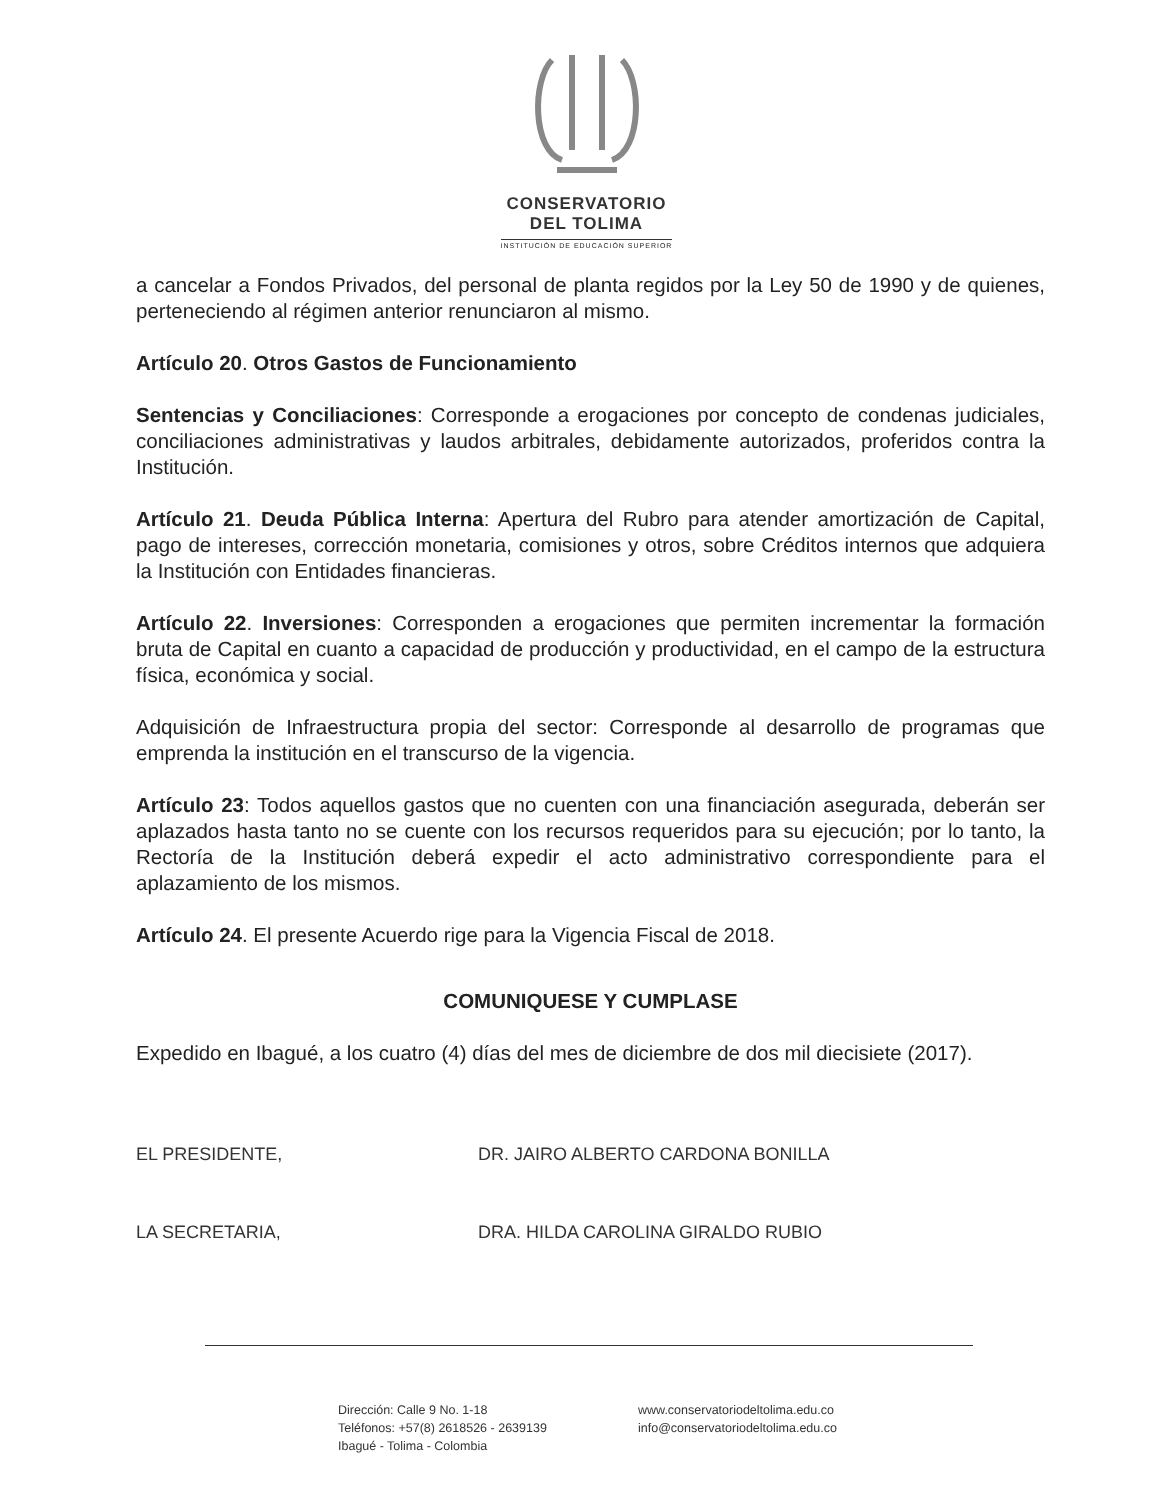CONSERVATORIO
DEL TOLIMA
INSTITUCIÓN DE EDUCACIÓN SUPERIOR
a cancelar a Fondos Privados, del personal de planta regidos por la Ley 50 de 1990 y de quienes, perteneciendo al régimen anterior renunciaron al mismo.
Artículo 20. Otros Gastos de Funcionamiento
Sentencias y Conciliaciones: Corresponde a erogaciones por concepto de condenas judiciales, conciliaciones administrativas y laudos arbitrales, debidamente autorizados, proferidos contra la Institución.
Artículo 21. Deuda Pública Interna: Apertura del Rubro para atender amortización de Capital, pago de intereses, corrección monetaria, comisiones y otros, sobre Créditos internos que adquiera la Institución con Entidades financieras.
Artículo 22. Inversiones: Corresponden a erogaciones que permiten incrementar la formación bruta de Capital en cuanto a capacidad de producción y productividad, en el campo de la estructura física, económica y social.
Adquisición de Infraestructura propia del sector: Corresponde al desarrollo de programas que emprenda la institución en el transcurso de la vigencia.
Artículo 23: Todos aquellos gastos que no cuenten con una financiación asegurada, deberán ser aplazados hasta tanto no se cuente con los recursos requeridos para su ejecución; por lo tanto, la Rectoría de la Institución deberá expedir el acto administrativo correspondiente para el aplazamiento de los mismos.
Artículo 24. El presente Acuerdo rige para la Vigencia Fiscal de 2018.
COMUNIQUESE Y CUMPLASE
Expedido en Ibagué, a los cuatro (4) días del mes de diciembre de dos mil diecisiete (2017).
EL PRESIDENTE, DR. JAIRO ALBERTO CARDONA BONILLA
LA SECRETARIA, DRA. HILDA CAROLINA GIRALDO RUBIO
Dirección: Calle 9 No. 1-18
Teléfonos: +57(8) 2618526 - 2639139
Ibagué - Tolima - Colombia
www.conservatoriodeltolima.edu.co
info@conservatoriodeltolima.edu.co